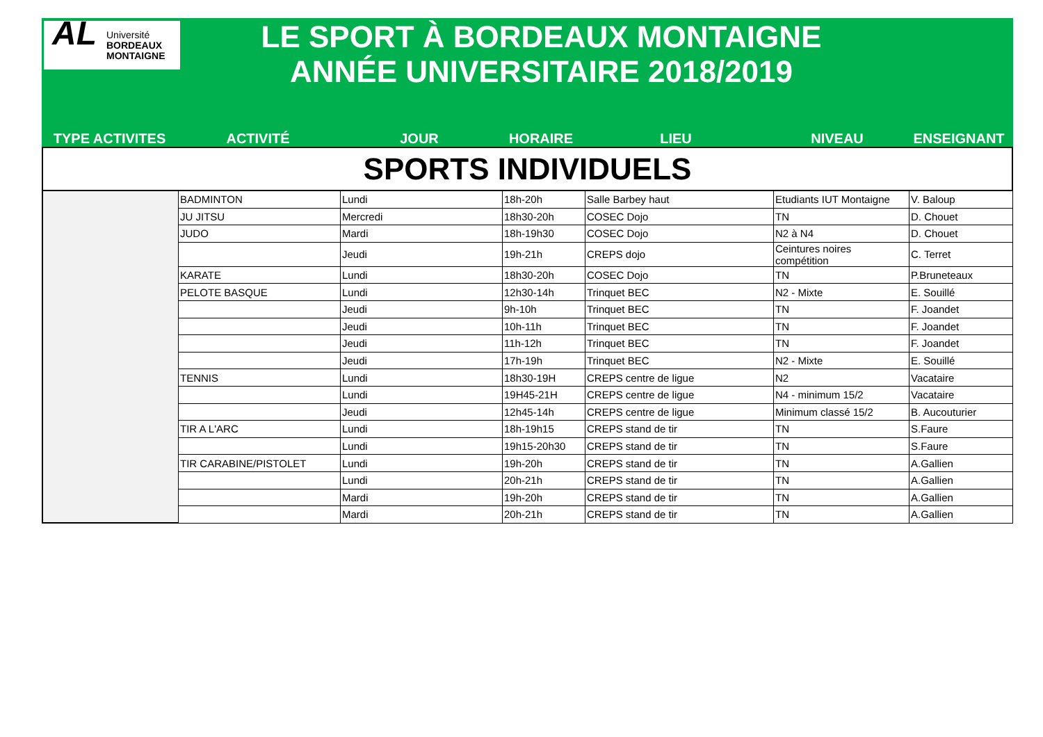AL Université
BORDEAUX
MONTAIGNE
LE SPORT À BORDEAUX MONTAIGNE
ANNÉE UNIVERSITAIRE 2018/2019
TYPE ACTIVITES ACTIVITÉ JOUR HORAIRE LIEU NIVEAU ENSEIGNANT
| SPORTS INDIVIDUELS | | | | | | |
| | BADMINTON | Lundi | 18h-20h | Salle Barbey haut | Etudiants IUT Montaigne | V. Baloup |
| | JU JITSU | Mercredi | 18h30-20h | COSEC Dojo | TN | D. Chouet |
| | JUDO | Mardi | 18h-19h30 | COSEC Dojo | N2 à N4 | D. Chouet |
| | | Jeudi | 19h-21h | CREPS dojo | Ceintures noires compétition | C. Terret |
| | KARATE | Lundi | 18h30-20h | COSEC Dojo | TN | P.Bruneteaux |
| | PELOTE BASQUE | Lundi | 12h30-14h | Trinquet BEC | N2 - Mixte | E. Souillé |
| | | Jeudi | 9h-10h | Trinquet BEC | TN | F. Joandet |
| | | Jeudi | 10h-11h | Trinquet BEC | TN | F. Joandet |
| | | Jeudi | 11h-12h | Trinquet BEC | TN | F. Joandet |
| | | Jeudi | 17h-19h | Trinquet BEC | N2 - Mixte | E. Souillé |
| | TENNIS | Lundi | 18h30-19H | CREPS centre de ligue | N2 | Vacataire |
| | | Lundi | 19H45-21H | CREPS centre de ligue | N4 - minimum 15/2 | Vacataire |
| | | Jeudi | 12h45-14h | CREPS centre de ligue | Minimum classé 15/2 | B. Aucouturier |
| | TIR A L'ARC | Lundi | 18h-19h15 | CREPS stand de tir | TN | S.Faure |
| | | Lundi | 19h15-20h30 | CREPS stand de tir | TN | S.Faure |
| | TIR CARABINE/PISTOLET | Lundi | 19h-20h | CREPS stand de tir | TN | A.Gallien |
| | | Lundi | 20h-21h | CREPS stand de tir | TN | A.Gallien |
| | | Mardi | 19h-20h | CREPS stand de tir | TN | A.Gallien |
| | | Mardi | 20h-21h | CREPS stand de tir | TN | A.Gallien |